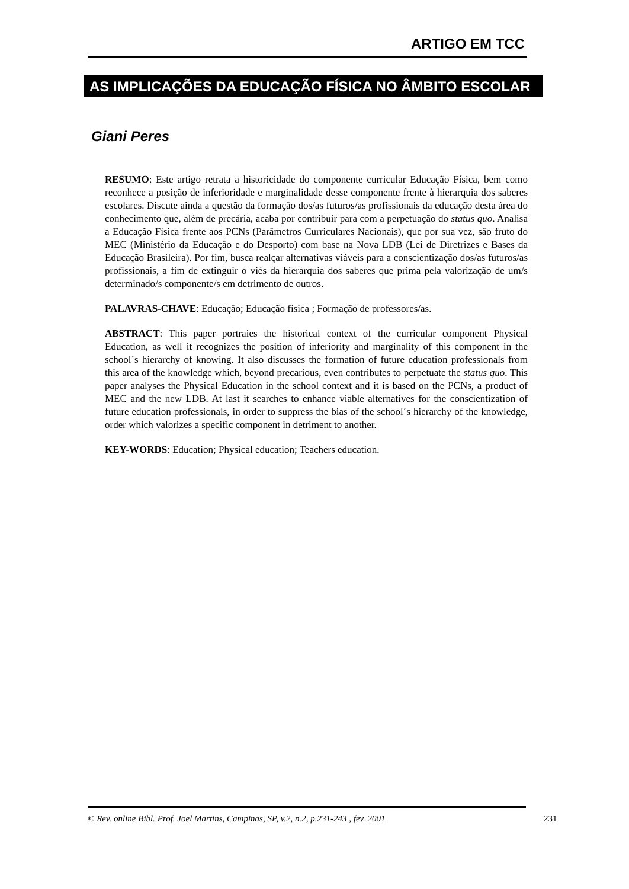ARTIGO EM TCC
AS IMPLICAÇÕES DA EDUCAÇÃO FÍSICA NO ÂMBITO ESCOLAR
Giani Peres
RESUMO: Este artigo retrata a historicidade do componente curricular Educação Física, bem como reconhece a posição de inferioridade e marginalidade desse componente frente à hierarquia dos saberes escolares. Discute ainda a questão da formação dos/as futuros/as profissionais da educação desta área do conhecimento que, além de precária, acaba por contribuir para com a perpetuação do status quo. Analisa a Educação Física frente aos PCNs (Parâmetros Curriculares Nacionais), que por sua vez, são fruto do MEC (Ministério da Educação e do Desporto) com base na Nova LDB (Lei de Diretrizes e Bases da Educação Brasileira). Por fim, busca realçar alternativas viáveis para a conscientização dos/as futuros/as profissionais, a fim de extinguir o viés da hierarquia dos saberes que prima pela valorização de um/s determinado/s componente/s em detrimento de outros.
PALAVRAS-CHAVE: Educação; Educação física ; Formação de professores/as.
ABSTRACT: This paper portraies the historical context of the curricular component Physical Education, as well it recognizes the position of inferiority and marginality of this component in the school´s hierarchy of knowing. It also discusses the formation of future education professionals from this area of the knowledge which, beyond precarious, even contributes to perpetuate the status quo. This paper analyses the Physical Education in the school context and it is based on the PCNs, a product of MEC and the new LDB. At last it searches to enhance viable alternatives for the conscientization of future education professionals, in order to suppress the bias of the school´s hierarchy of the knowledge, order which valorizes a specific component in detriment to another.
KEY-WORDS: Education; Physical education; Teachers education.
© Rev. online Bibl. Prof. Joel Martins, Campinas, SP, v.2, n.2, p.231-243 , fev. 2001
231